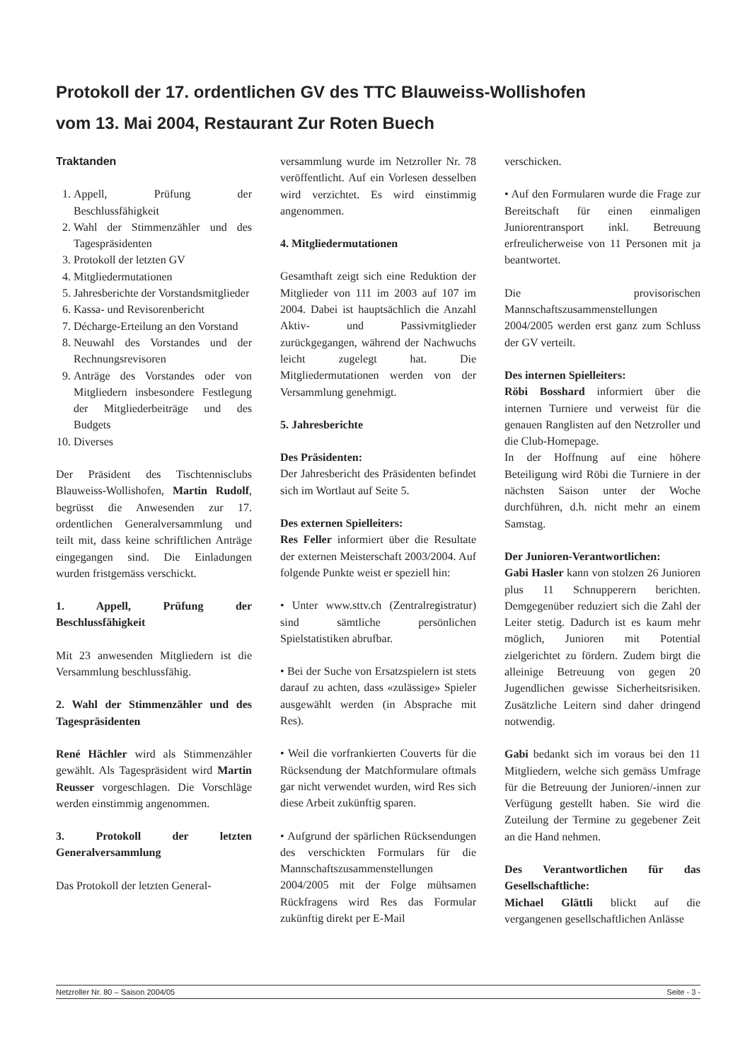Protokoll der 17. ordentlichen GV des TTC Blauweiss-Wollishofen
vom 13. Mai 2004, Restaurant Zur Roten Buech
Traktanden
1. Appell, Prüfung der Beschlussfähigkeit
2. Wahl der Stimmenzähler und des Tagespräsidenten
3. Protokoll der letzten GV
4. Mitgliedermutationen
5. Jahresberichte der Vorstandsmitglieder
6. Kassa- und Revisorenbericht
7. Décharge-Erteilung an den Vorstand
8. Neuwahl des Vorstandes und der Rechnungsrevisoren
9. Anträge des Vorstandes oder von Mitgliedern insbesondere Festlegung der Mitgliederbeiträge und des Budgets
10. Diverses
Der Präsident des Tischtennisclubs Blauweiss-Wollishofen, Martin Rudolf, begrüsst die Anwesenden zur 17. ordentlichen Generalversammlung und teilt mit, dass keine schriftlichen Anträge eingegangen sind. Die Einladungen wurden fristgemäss verschickt.
1. Appell, Prüfung der Beschlussfähigkeit
Mit 23 anwesenden Mitgliedern ist die Versammlung beschlussfähig.
2. Wahl der Stimmenzähler und des Tagespräsidenten
René Hächler wird als Stimmenzähler gewählt. Als Tagespräsident wird Martin Reusser vorgeschlagen. Die Vorschläge werden einstimmig angenommen.
3. Protokoll der letzten Generalversammlung
Das Protokoll der letzten General-
versammlung wurde im Netzroller Nr. 78 veröffentlicht. Auf ein Vorlesen desselben wird verzichtet. Es wird einstimmig angenommen.
4. Mitgliedermutationen
Gesamthaft zeigt sich eine Reduktion der Mitglieder von 111 im 2003 auf 107 im 2004. Dabei ist hauptsächlich die Anzahl Aktiv- und Passivmitglieder zurückgegangen, während der Nachwuchs leicht zugelegt hat. Die Mitgliedermutationen werden von der Versammlung genehmigt.
5. Jahresberichte
Des Präsidenten:
Der Jahresbericht des Präsidenten befindet sich im Wortlaut auf Seite 5.
Des externen Spielleiters:
Res Feller informiert über die Resultate der externen Meisterschaft 2003/2004. Auf folgende Punkte weist er speziell hin:
• Unter www.sttv.ch (Zentralregistratur) sind sämtliche persönlichen Spielstatistiken abrufbar.
• Bei der Suche von Ersatzspielern ist stets darauf zu achten, dass «zulässige» Spieler ausgewählt werden (in Absprache mit Res).
• Weil die vorfrankierten Couverts für die Rücksendung der Matchformulare oftmals gar nicht verwendet wurden, wird Res sich diese Arbeit zukünftig sparen.
• Aufgrund der spärlichen Rücksendungen des verschickten Formulars für die Mannschaftszusammenstellungen 2004/2005 mit der Folge mühsamen Rückfragens wird Res das Formular zukünftig direkt per E-Mail
verschicken.
• Auf den Formularen wurde die Frage zur Bereitschaft für einen einmaligen Juniorentransport inkl. Betreuung erfreulicherweise von 11 Personen mit ja beantwortet.
Die provisorischen Mannschaftszusammenstellungen 2004/2005 werden erst ganz zum Schluss der GV verteilt.
Des internen Spielleiters:
Röbi Bosshard informiert über die internen Turniere und verweist für die genauen Ranglisten auf den Netzroller und die Club-Homepage.
In der Hoffnung auf eine höhere Beteiligung wird Röbi die Turniere in der nächsten Saison unter der Woche durchführen, d.h. nicht mehr an einem Samstag.
Der Junioren-Verantwortlichen:
Gabi Hasler kann von stolzen 26 Junioren plus 11 Schnupperern berichten. Demgegenüber reduziert sich die Zahl der Leiter stetig. Dadurch ist es kaum mehr möglich, Junioren mit Potential zielgerichtet zu fördern. Zudem birgt die alleinige Betreuung von gegen 20 Jugendlichen gewisse Sicherheitsrisiken. Zusätzliche Leitern sind daher dringend notwendig.
Gabi bedankt sich im voraus bei den 11 Mitgliedern, welche sich gemäss Umfrage für die Betreuung der Junioren/-innen zur Verfügung gestellt haben. Sie wird die Zuteilung der Termine zu gegebener Zeit an die Hand nehmen.
Des Verantwortlichen für das Gesellschaftliche:
Michael Glättli blickt auf die vergangenen gesellschaftlichen Anlässe
Netzroller Nr. 80 – Saison 2004/05 Seite - 3 -